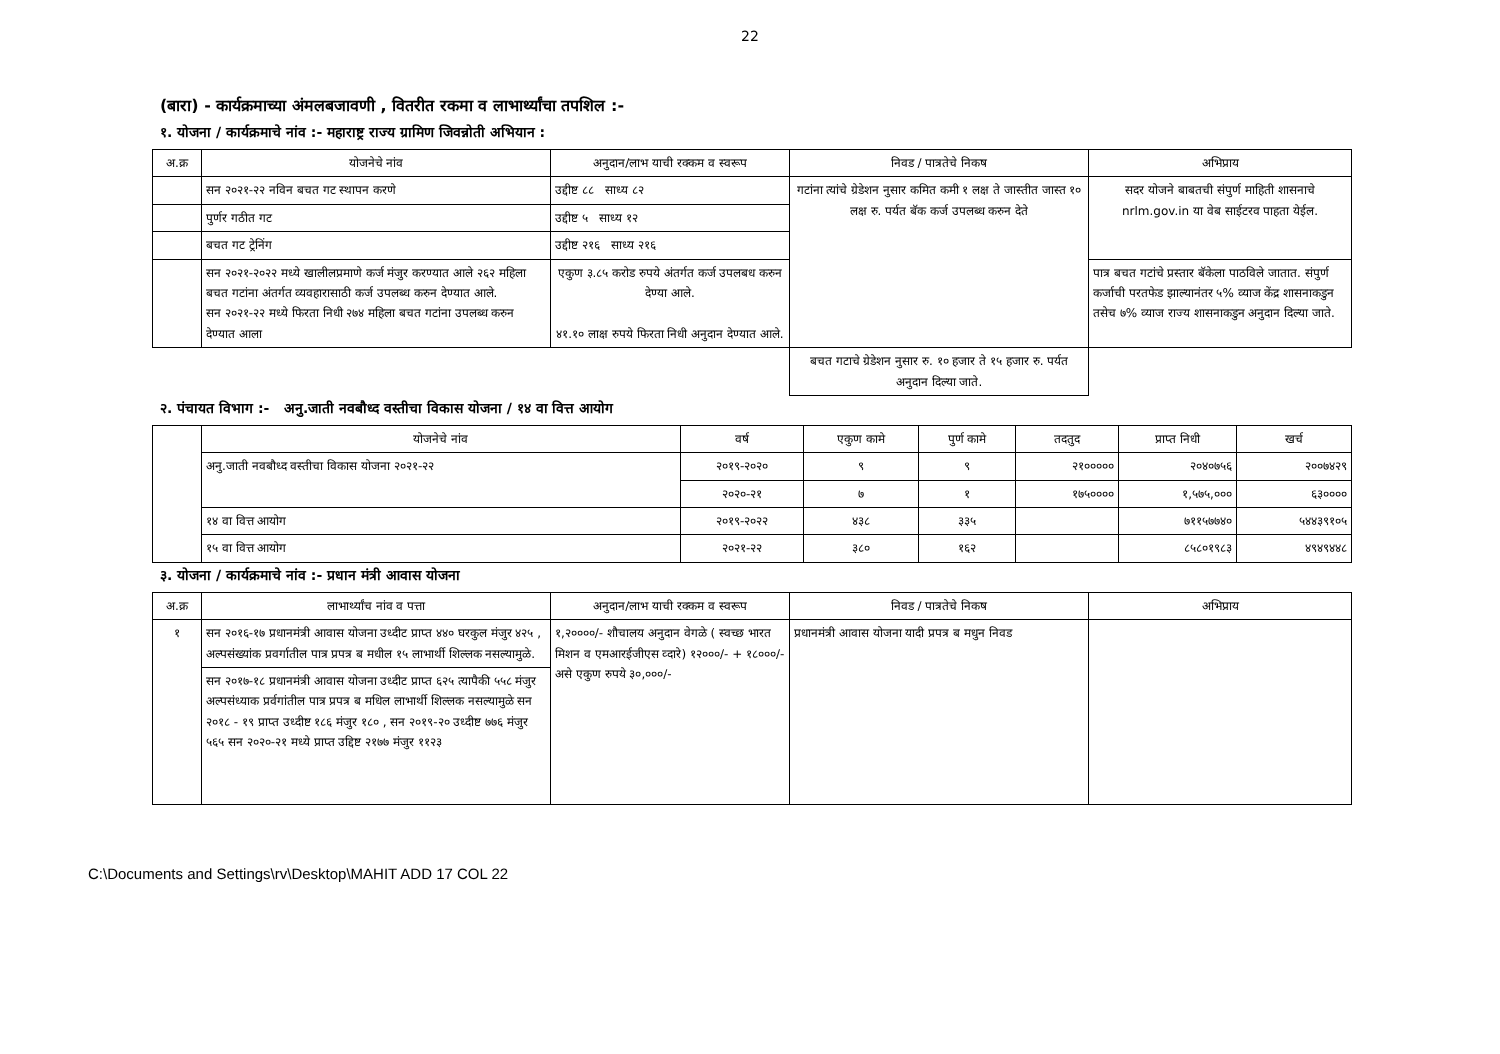22
(बारा) - कार्यक्रमाच्या अंमलबजावणी , वितरीत रकमा व लाभार्थ्यांचा तपशिल :-
१. योजना / कार्यक्रमाचे नांव :- महाराष्ट्र राज्य ग्रामिण जिवन्नोती अभियान :
| अ.क्र | योजनेचे नांव | अनुदान/लाभ याची रक्कम व स्वरूप | निवड / पात्रतेचे निकष | अभिप्राय |
| --- | --- | --- | --- | --- |
| | सन २०२१-२२ नविन बचत गट स्थापन करणे | उद्दीष्ट ८८ साध्य ८२ | गटांना त्यांचे ग्रेडेशन नुसार कमित कमी १ लक्ष ते जास्तीत जास्त १० लक्ष रु. पर्यत बॅक कर्ज उपलब्ध करुन देते | सदर योजने बाबतची संपुर्ण माहिती शासनाचे nrlm.gov.in या वेब साईटरव पाहता येईल. |
| | पुर्णर गठीत गट | उद्दीष्ट ५ साध्य १२ | | |
| | बचत गट ट्रेनिंग | उद्दीष्ट २१६ साध्य २१६ | | |
| | सन २०२१-२०२२ मध्ये खालीलप्रमाणे कर्ज मंजुर करण्यात आले २६२ महिला बचत गटांना अंतर्गत व्यवहारासाठी कर्ज उपलब्ध करुन देण्यात आले. सन २०२१-२२ मध्ये फिरता निधी २७४ महिला बचत गटांना उपलब्ध करुन देण्यात आला | एकुण ३.८५ करोड रुपये अंतर्गत कर्ज उपलबध करुन देण्या आले. ४१.१० लाक्ष रुपये फिरता निधी अनुदान देण्यात आले. | | पात्र बचत गटांचे प्रस्तार बॅकेला पाठविले जातात. संपुर्ण कर्जाची परतफेड झाल्यानंतर ५% व्याज केंद्र शासनाकडुन तसेच ७% व्याज राज्य शासनाकडुन अनुदान दिल्या जाते. |
| | | | बचत गटाचे ग्रेडेशन नुसार रु. १० हजार ते १५ हजार रु. पर्यत अनुदान दिल्या जाते. | |
२. पंचायत विभाग :- अनु.जाती नवबौध्द वस्तीचा विकास योजना / १४ वा वित्त आयोग
| | योजनेचे नांव | वर्ष | एकुण कामे | पुर्ण कामे | तदतुद | प्राप्त निधी | खर्च |
| --- | --- | --- | --- | --- | --- | --- | --- |
| | अनु.जाती नवबौध्द वस्तीचा विकास योजना २०२१-२२ | २०१९-२०२० | ९ | ९ | २१००००० | २०४०७५६ | २००७४२९ |
| | | २०२०-२१ | ७ | १ | १७५०००० | १,५७५,००० | ६३०००० |
| | १४ वा वित्त आयोग | २०१९-२०२२ | ४३८ | ३३५ | | ७११५७७४० | ५४४३९१०५ |
| | १५ वा वित्त आयोग | २०२१-२२ | ३८० | १६२ | | ८५८०१९८३ | ४९४९४४८ |
३. योजना / कार्यक्रमाचे नांव :- प्रधान मंत्री आवास योजना
| अ.क्र | लाभार्थ्यांच नांव व पत्ता | अनुदान/लाभ याची रक्कम व स्वरूप | निवड / पात्रतेचे निकष | अभिप्राय |
| --- | --- | --- | --- | --- |
| १ | सन २०१६-१७ प्रधानमंत्री आवास योजना उध्दीट प्राप्त ४४० घरकुल मंजुर ४२५ , अल्पसंख्यांक प्रवर्गातील पात्र प्रपत्र ब मधील १५ लाभार्थी शिल्लक नसल्यामुळे. | १,२००००/- शौचालय अनुदान वेगळे ( स्वच्छ भारत मिशन व एमआरईजीएस व्दारे) १२०००/- + १८०००/- असे एकुण रुपये ३०,०००/- | प्रधानमंत्री आवास योजना यादी प्रपत्र ब मधुन निवड | |
| | सन २०१७-१८ प्रधानमंत्री आवास योजना उध्दीट प्राप्त ६२५ त्यापैकी ५५८ मंजुर अल्पसंध्याक प्रर्वगांतील पात्र प्रपत्र ब मधिल लाभार्थी शिल्लक नसल्यामुळे सन २०१८ - १९ प्राप्त उध्दीष्ट १८६ मंजुर १८० , सन २०१९-२० उध्दीष्ट ७७६ मंजुर ५६५ सन २०२०-२१ मध्ये प्राप्त उद्दिष्ट २१७७ मंजुर ११२३ | | | |
C:\Documents and Settings\rv\Desktop\MAHIT ADD 17 COL 22